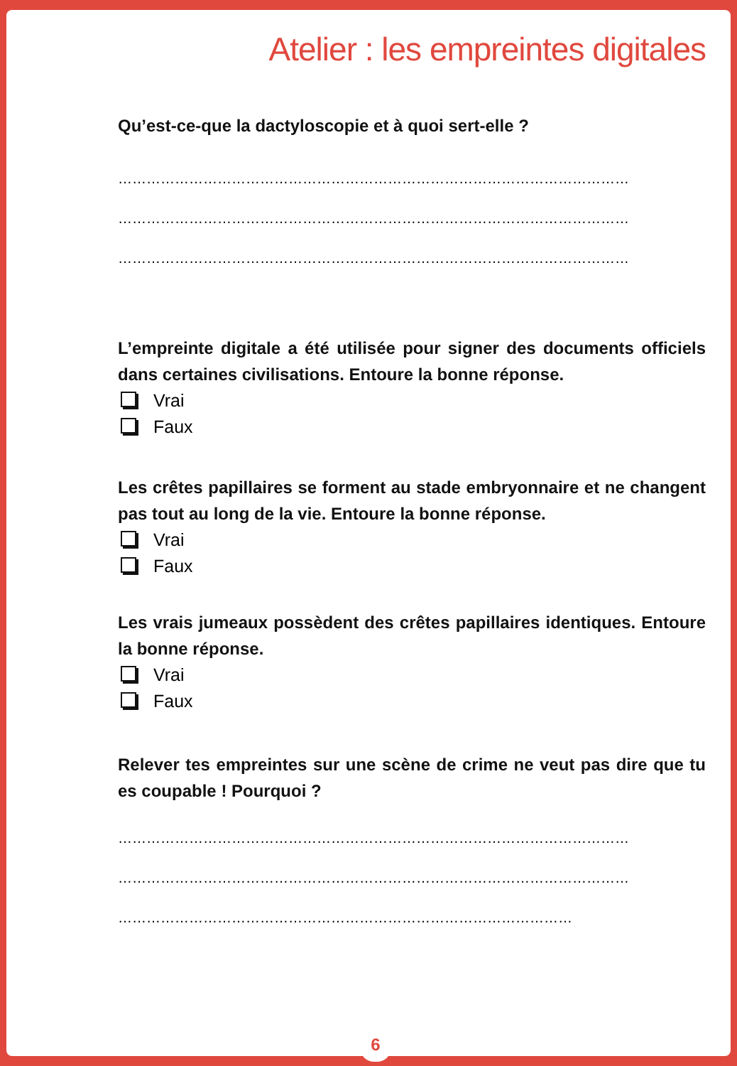Atelier : les empreintes digitales
Qu’est-ce-que la dactyloscopie et à quoi sert-elle ?
………………………………………………………………………………………………
………………………………………………………………………………………………
………………………………………………………………………………………………
L’empreinte digitale a été utilisée pour signer des documents officiels dans certaines civilisations. Entoure la bonne réponse.
Vrai
Faux
Les crêtes papillaires se forment au stade embryonnaire et ne changent pas tout au long de la vie. Entoure la bonne réponse.
Vrai
Faux
Les vrais jumeaux possèdent des crêtes papillaires identiques. Entoure la bonne réponse.
Vrai
Faux
Relever tes empreintes sur une scène de crime ne veut pas dire que tu es coupable ! Pourquoi ?
………………………………………………………………………………………………
………………………………………………………………………………………………
……………………………………………………………………………………
6